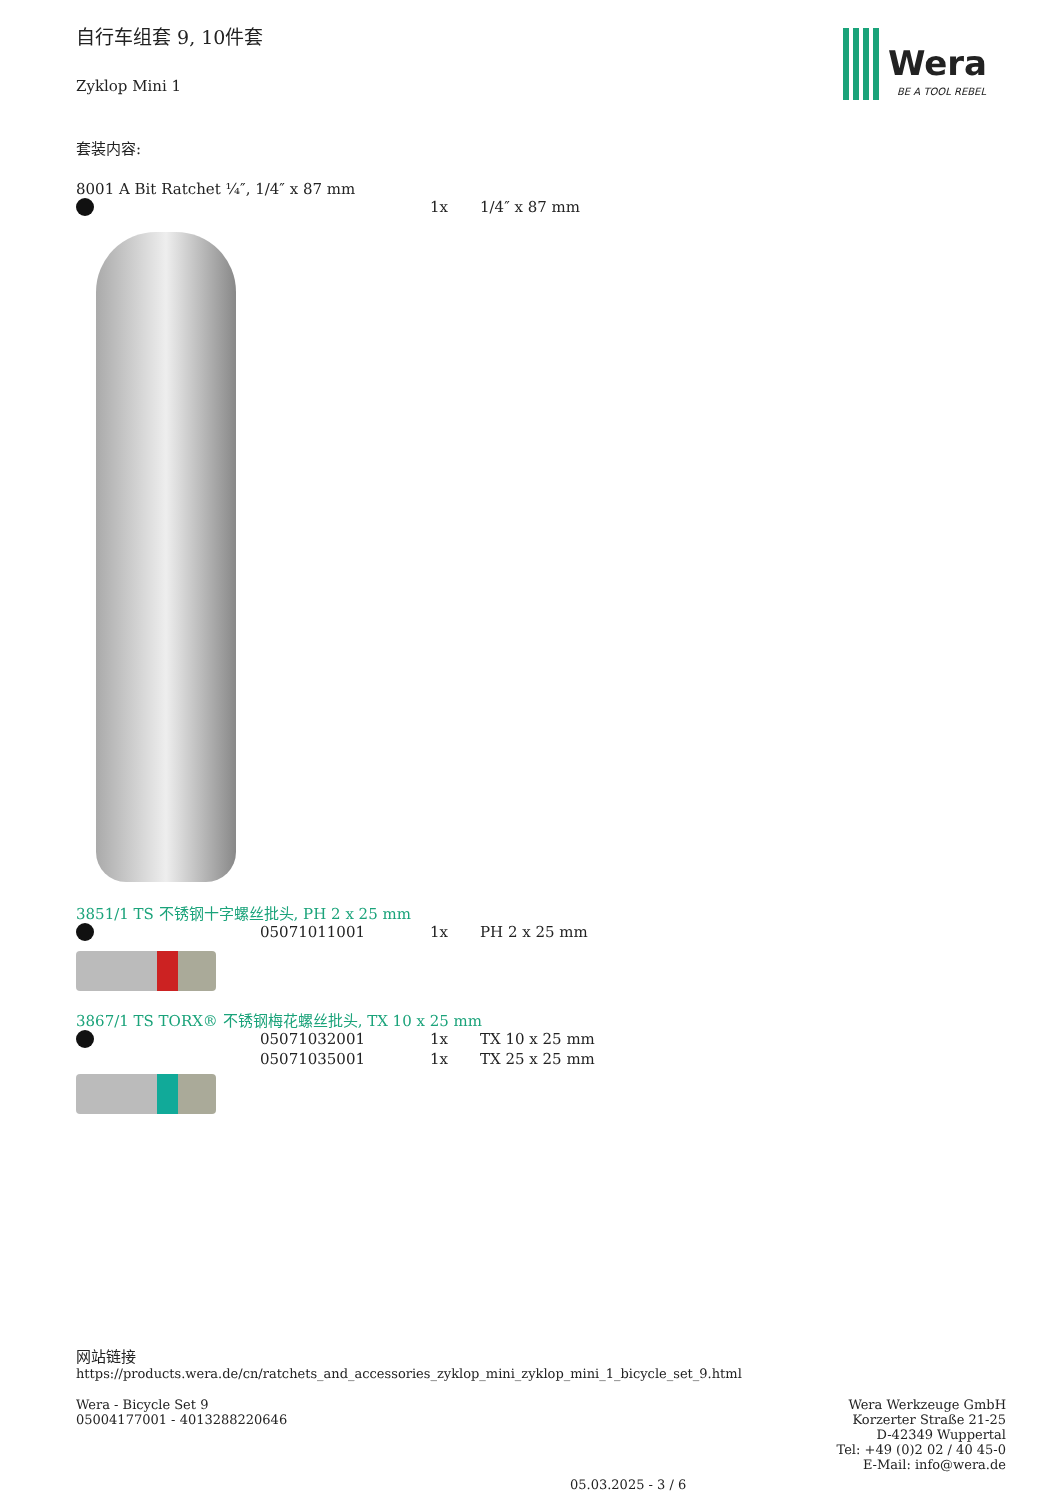Wera
BE A TOOL REBEL
自行车组套 9, 10件套
Zyklop Mini 1
套装内容:
8001 A Bit Ratchet ¼″, 1/4″ x 87 mm
| | 1x | 1/4″ x 87 mm |
3851/1 TS 不锈钢十字螺丝批头, PH 2 x 25 mm
| | 05071011001 | 1x | PH 2 x 25 mm |
3867/1 TS TORX® 不锈钢梅花螺丝批头, TX 10 x 25 mm
| | 05071032001 | 1x | TX 10 x 25 mm |
| | 05071035001 | 1x | TX 25 x 25 mm |
网站链接
https://products.wera.de/cn/ratchets_and_accessories_zyklop_mini_zyklop_mini_1_bicycle_set_9.html
Wera Werkzeuge GmbH
Korzerter Straße 21-25
D-42349 Wuppertal
Tel: +49 (0)2 02 / 40 45-0
E-Mail: info@wera.de
Wera - Bicycle Set 9
05004177001 - 4013288220646
05.03.2025 - 3 / 6